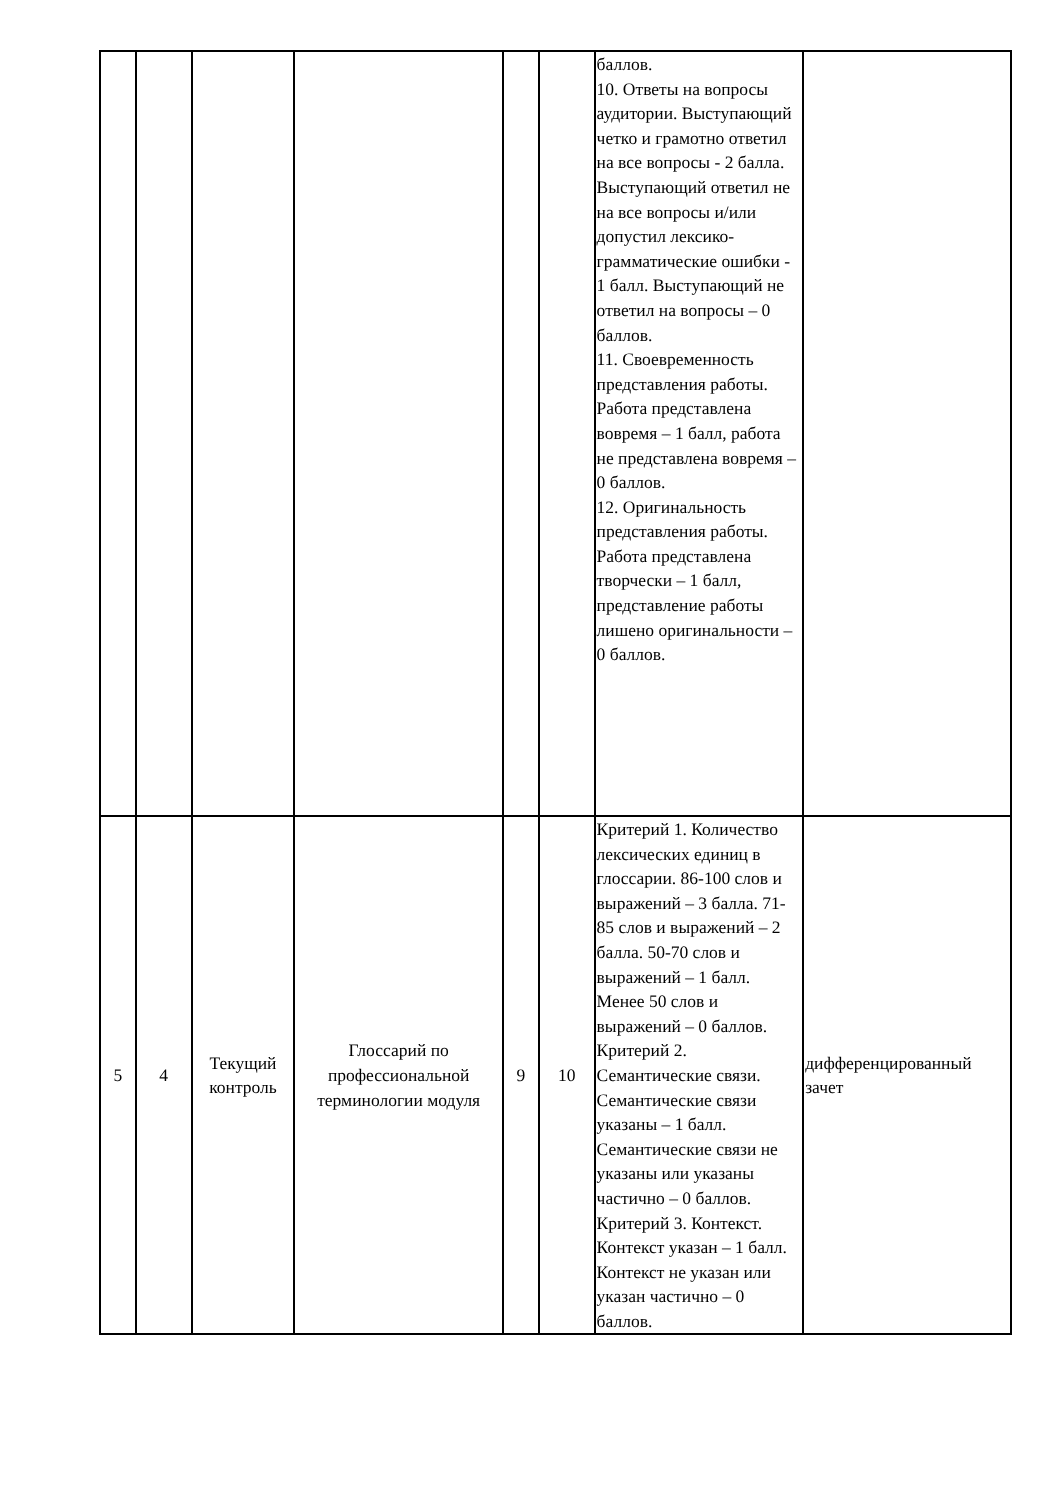| | | | | | | баллов. 10. Ответы на вопросы аудитории. Выступающий четко и грамотно ответил на все вопросы - 2 балла. Выступающий ответил не на все вопросы и/или допустил лексико-грамматические ошибки - 1 балл. Выступающий не ответил на вопросы – 0 баллов. 11. Своевременность представления работы. Работа представлена вовремя – 1 балл, работа не представлена вовремя – 0 баллов. 12. Оригинальность представления работы. Работа представлена творчески – 1 балл, представление работы лишено оригинальности – 0 баллов. | |
| 5 | 4 | Текущий контроль | Глоссарий по профессиональной терминологии модуля | 9 | 10 | Критерий 1. Количество лексических единиц в глоссарии. 86-100 слов и выражений – 3 балла. 71-85 слов и выражений – 2 балла. 50-70 слов и выражений – 1 балл. Менее 50 слов и выражений – 0 баллов. Критерий 2. Семантические связи. Семантические связи указаны – 1 балл. Семантические связи не указаны или указаны частично – 0 баллов. Критерий 3. Контекст. Контекст указан – 1 балл. Контекст не указан или указан частично – 0 баллов. | дифференцированный зачет |